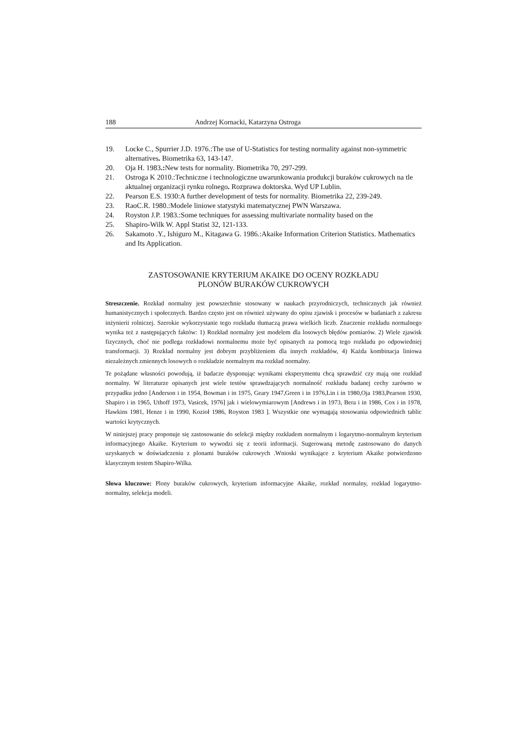188 Andrzej Kornacki, Katarzyna Ostroga
19. Locke C., Spurrier J.D. 1976.:The use of U-Statistics for testing normality against non-sym­metric alternatives. Biometrika 63, 143-147.
20. Oja H. 1983.: New tests for normality. Biometrika 70, 297-299.
21. Ostroga K 2010.:Techniczne i technologiczne uwarunkowania produkcji buraków cukrowych na tle aktualnej organizacji rynku rolnego. Rozprawa doktorska. Wyd UP Lublin.
22. Pearson E.S. 1930:A further development of tests for normality. Biometrika 22, 239-249.
23. RaoC.R. 1980.:Modele liniowe statystyki matematycznej PWN Warszawa.
24. Royston J.P. 1983.:Some techniques for assessing multivariate normality based on the
25. Shapiro-Wilk W. Appl Statist 32, 121-133.
26. Sakamoto .Y., Ishiguro M., Kitagawa G. 1986.:Akaike Information Criterion Statistics. Math­ematics and Its Application.
ZASTOSOWANIE KRYTERIUM AKAIKE DO OCENY ROZKŁADU
PLONÓW BURAKÓW CUKROWYCH
Streszczenie. Rozkład normalny jest powszechnie stosowany w naukach przyrodniczych, technicznych jak również humanistycznych i społecznych. Bardzo często jest on również używany do opisu zjawisk i procesów w badaniach z zakresu inżynierii rolniczej. Szerokie wykorzystanie tego rozkładu tłumaczą prawa wielkich liczb. Znaczenie rozkładu normalnego wynika też z następujących faktów: 1) Rozkład normalny jest modelem dla losowych błędów pomiarów. 2) Wiele zjawisk fizycznych, choć nie podlega rozkładowi normalnemu może być opisanych za pomocą tego rozkładu po odpowiedniej transformacji. 3) Rozkład normalny jest dobrym przy­bliżeniem dla innych rozkładów, 4) Każda kombinacja liniowa niezależnych zmiennych losowych o rozkładzie normalnym ma rozkład normalny.
Te pożądane własności powodują, iż badacze dysponując wynikami eksperymentu chcą sprawdzić czy mają one rozkład normalny. W literaturze opisanych jest wiele testów sprawdzających normalność rozkładu badanej cechy zarówno w przypadku jedno [Anderson i in 1954, Bowman i in 1975, Geary 1947,Green i in 1976,Lin i in 1980,Oja 1983,Pearson 1930, Shapiro i in 1965, Uthoff 1973, Vasicek, 1976] jak i wielowymiarowym [An­drews i in 1973, Bera i in 1986, Cox i in 1978, Hawkins 1981, Henze i in 1990, Kozioł 1986, Royston 1983 ]. Wszystkie one wymagają stosowania odpowiednich tablic wartości krytycznych.
W niniejszej pracy proponuje się zastosowanie do selekcji między rozkładem normalnym i logarytmo-normal­nym kryterium informacyjnego Akaike. Kryterium to wywodzi się z teorii informacji. Sugerowaną metodę zastosowano do danych uzyskanych w doświadczeniu z plonami buraków cukrowych .Wnioski wynikające z kryterium Akaike potwierdzono klasycznym testem Shapiro-Wilka.
Słowa kluczowe: Plony buraków cukrowych, kryterium informacyjne Akaike, rozkład normalny, rozkład loga­rytmo-normalny, selekcja modeli.